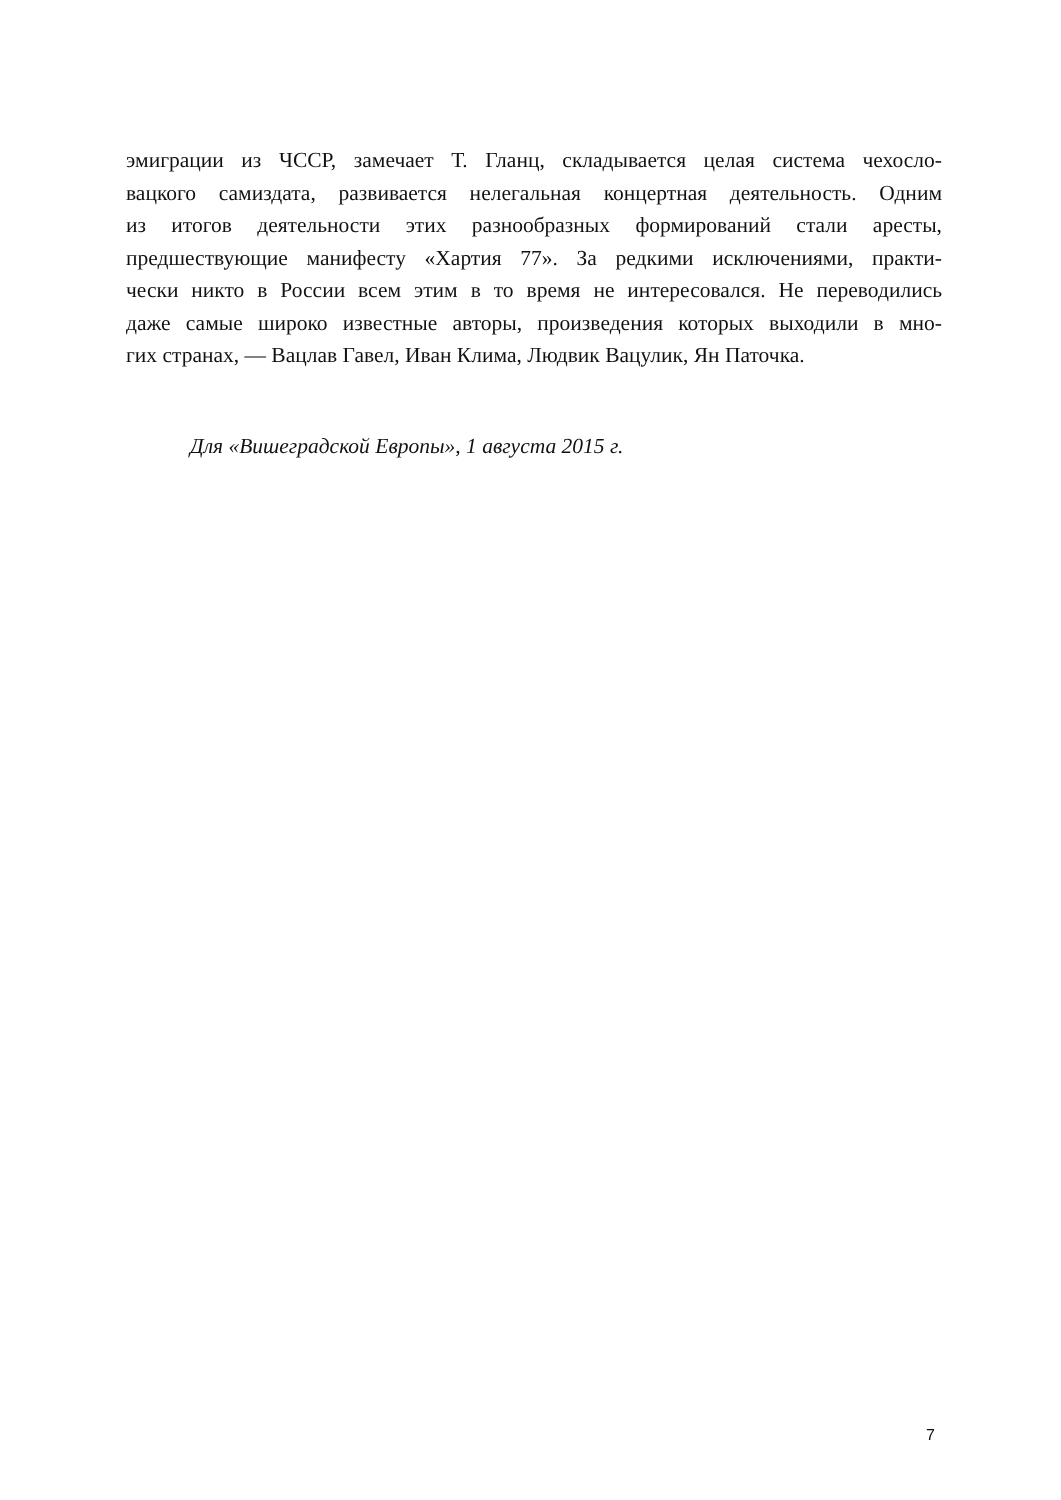эмиграции из ЧССР, замечает Т. Гланц, складывается целая система чехосло-
вацкого самиздата, развивается нелегальная концертная деятельность. Одним
из итогов деятельности этих разнообразных формирований стали аресты,
предшествующие манифесту «Хартия 77». За редкими исключениями, практи-
чески никто в России всем этим в то время не интересовался. Не переводились
даже самые широко известные авторы, произведения которых выходили в мно-
гих странах, — Вацлав Гавел, Иван Клима, Людвик Вацулик, Ян Паточка.
Для «Вишеградской Европы», 1 августа 2015 г.
7